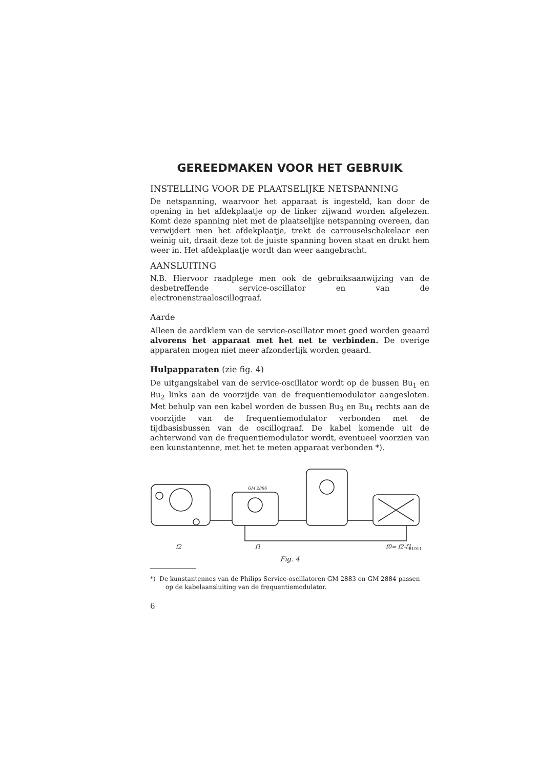GEREEDMAKEN VOOR HET GEBRUIK
INSTELLING VOOR DE PLAATSELIJKE NETSPANNING
De netspanning, waarvoor het apparaat is ingesteld, kan door de opening in het afdekplaatje op de linker zijwand worden afgelezen. Komt deze spanning niet met de plaatselijke netspanning overeen, dan verwijdert men het afdekplaatje, trekt de carrouselschakelaar een weinig uit, draait deze tot de juiste spanning boven staat en drukt hem weer in. Het afdekplaatje wordt dan weer aangebracht.
AANSLUITING
N.B. Hiervoor raadplege men ook de gebruiksaanwijzing van de desbetreffende service-oscillator en van de electronenstraaloscillograaf.
Aarde
Alleen de aardklem van de service-oscillator moet goed worden geaard alvorens het apparaat met het net te verbinden. De overige apparaten mogen niet meer afzonderlijk worden geaard.
Hulpapparaten (zie fig. 4)
De uitgangskabel van de service-oscillator wordt op de bussen Bu<sub>1</sub> en Bu<sub>2</sub> links aan de voorzijde van de frequentiemodulator aangesloten. Met behulp van een kabel worden de bussen Bu<sub>3</sub> en Bu<sub>4</sub> rechts aan de voorzijde van de frequentiemodulator verbonden met de tijdbasisbussen van de oscillograaf. De kabel komende uit de achterwand van de frequentiemodulator wordt, eventueel voorzien van een kunstantenne, met het te meten apparaat verbonden *).
f2
f1
GM 2886
f0= f2-f1
81011
Fig. 4
*) De kunstantennes van de Philips Service-oscillatoren GM 2883 en GM 2884 passen op de kabelaansluiting van de frequentiemodulator.
6